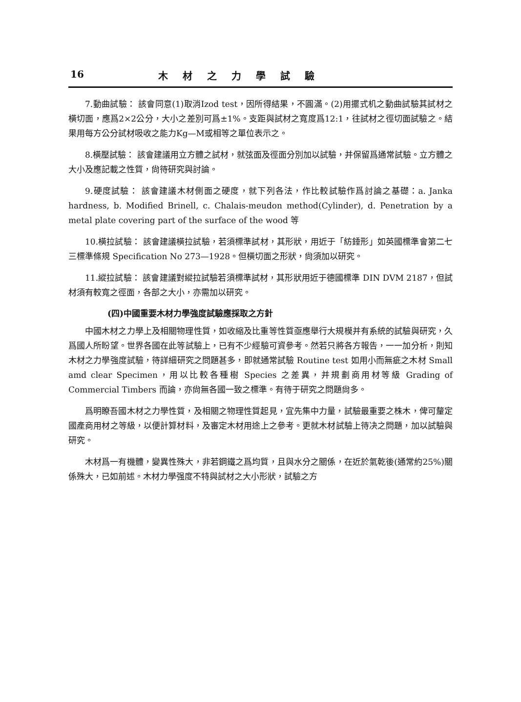16 木材之力學試驗
7.動曲試驗： 該會同意(1)取消Izod test，因所得結果，不圓滿。(2)用擺式机之動曲試驗其試材之橫切面，應爲2×2公分，大小之差別可爲±1%。支距與試材之寬度爲12:1，往試材之徑切面試驗之。結果用每方公分試材吸收之能力Kg—M或相等之單位表示之。
8.橫壓試驗： 該會建議用立方體之試材，就弦面及徑面分別加以試驗，并保留爲通常試驗。立方體之大小及應記載之性質，尙待研究與討論。
9.硬度試驗： 該會建議木材側面之硬度，就下列各法，作比較試驗作爲討論之基礎：a. Janka hardness, b. Modified Brinell, c. Chalais-meudon method(Cylinder), d. Penetration by a metal plate covering part of the surface of the wood 等
10.橫拉試驗： 該會建議橫拉試驗，若須標準試材，其形狀，用近于「紡錘形」如英國標準會第二七三標準條規 Specification No 273—1928。但橫切面之形狀，尙須加以研究。
11.縱拉試驗： 該會建議對縱拉試驗若須標準試材，其形狀用近于德國標準 DIN DVM 2187，但試材須有較寬之徑面，各部之大小，亦需加以研究。
(四)中國重要木材力學強度試驗應採取之方針
中國木材之力學上及相關物理性質，如收縮及比重等性質亟應舉行大規模并有系統的試驗與研究，久爲國人所盼望。世界各國在此等試驗上，已有不少經驗可資參考。然若只將各方報告，一一加分析，則知木材之力學強度試驗，待詳細研究之問題甚多，即就通常試驗 Routine test 如用小而無疵之木材 Small amd clear Specimen，用以比較各種樹 Species 之差異，并規劃商用材等級 Grading of Commercial Timbers 而論，亦尙無各國一致之標準。有待于研究之問題尙多。
爲明瞭吾國木材之力學性質，及相關之物理性質起見，宜先集中力量，試驗最重要之株木，俾可釐定國產商用材之等級，以便計算材料，及審定木材用途上之參考。更就木材試驗上待决之問題，加以試驗與研究。
木材爲一有機體，變異性殊大，非若鋼鐵之爲均質，且與水分之關係，在近於氣乾後(通常約25%)關係殊大，已如前述。木材力學强度不特與試材之大小形狀，試驗之方